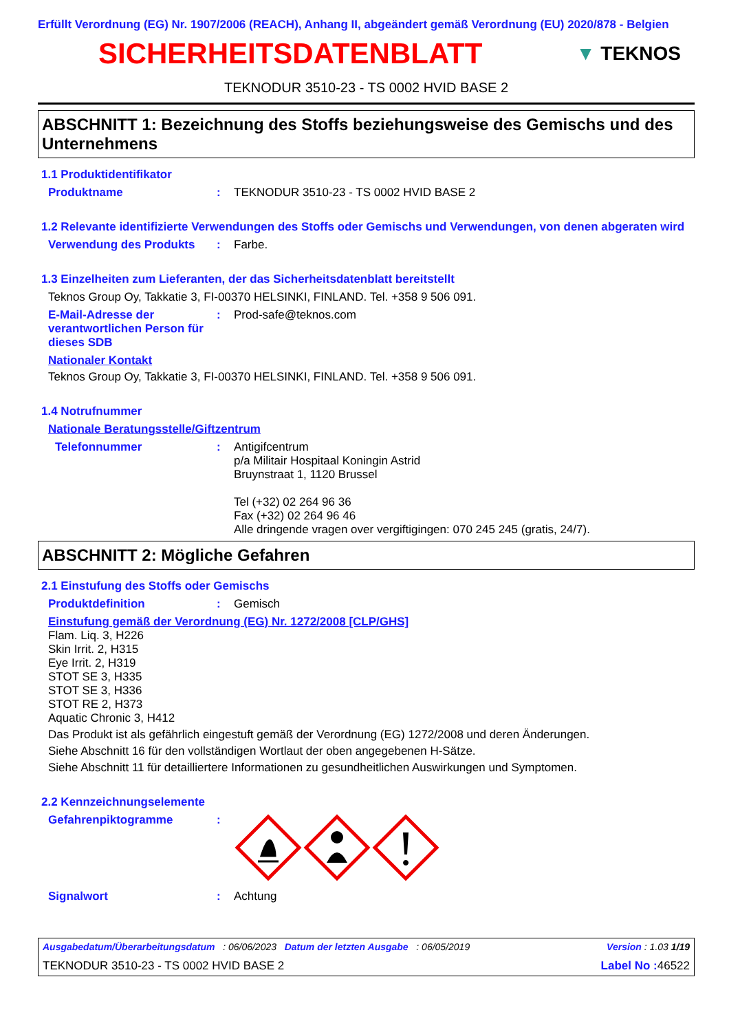Erfüllt Verordnung (EG) Nr. 1907/2006 (REACH), Anhang II, abgeändert gemäß Verordnung (EU) 2020/878 - Belgien
SICHERHEITSDATENBLATT
▼ TEKNOS
TEKNODUR 3510-23 - TS 0002 HVID BASE 2
ABSCHNITT 1: Bezeichnung des Stoffs beziehungsweise des Gemischs und des Unternehmens
1.1 Produktidentifikator
Produktname : TEKNODUR 3510-23 - TS 0002 HVID BASE 2
1.2 Relevante identifizierte Verwendungen des Stoffs oder Gemischs und Verwendungen, von denen abgeraten wird
Verwendung des Produkts : Farbe.
1.3 Einzelheiten zum Lieferanten, der das Sicherheitsdatenblatt bereitstellt
Teknos Group Oy, Takkatie 3, FI-00370 HELSINKI, FINLAND. Tel. +358 9 506 091.
E-Mail-Adresse der verantwortlichen Person für dieses SDB
: Prod-safe@teknos.com
Nationaler Kontakt
Teknos Group Oy, Takkatie 3, FI-00370 HELSINKI, FINLAND. Tel. +358 9 506 091.
1.4 Notrufnummer
Nationale Beratungsstelle/Giftzentrum
Telefonnummer : Antigifcentrum
p/a Militair Hospitaal Koningin Astrid
Bruynstraat 1, 1120 Brussel
Tel (+32) 02 264 96 36
Fax (+32) 02 264 96 46
Alle dringende vragen over vergiftigingen: 070 245 245 (gratis, 24/7).
ABSCHNITT 2: Mögliche Gefahren
2.1 Einstufung des Stoffs oder Gemischs
Produktdefinition : Gemisch
Einstufung gemäß der Verordnung (EG) Nr. 1272/2008 [CLP/GHS]
Flam. Liq. 3, H226
Skin Irrit. 2, H315
Eye Irrit. 2, H319
STOT SE 3, H335
STOT SE 3, H336
STOT RE 2, H373
Aquatic Chronic 3, H412
Das Produkt ist als gefährlich eingestuft gemäß der Verordnung (EG) 1272/2008 und deren Änderungen.
Siehe Abschnitt 16 für den vollständigen Wortlaut der oben angegebenen H-Sätze.
Siehe Abschnitt 11 für detailliertere Informationen zu gesundheitlichen Auswirkungen und Symptomen.
2.2 Kennzeichnungselemente
Gefahrenpiktogramme :
Signalwort : Achtung
Ausgabedatum/Überarbeitungsdatum : 06/06/2023 Datum der letzten Ausgabe : 06/05/2019 Version : 1.03 1/19
TEKNODUR 3510-23 - TS 0002 HVID BASE 2 Label No : 46522